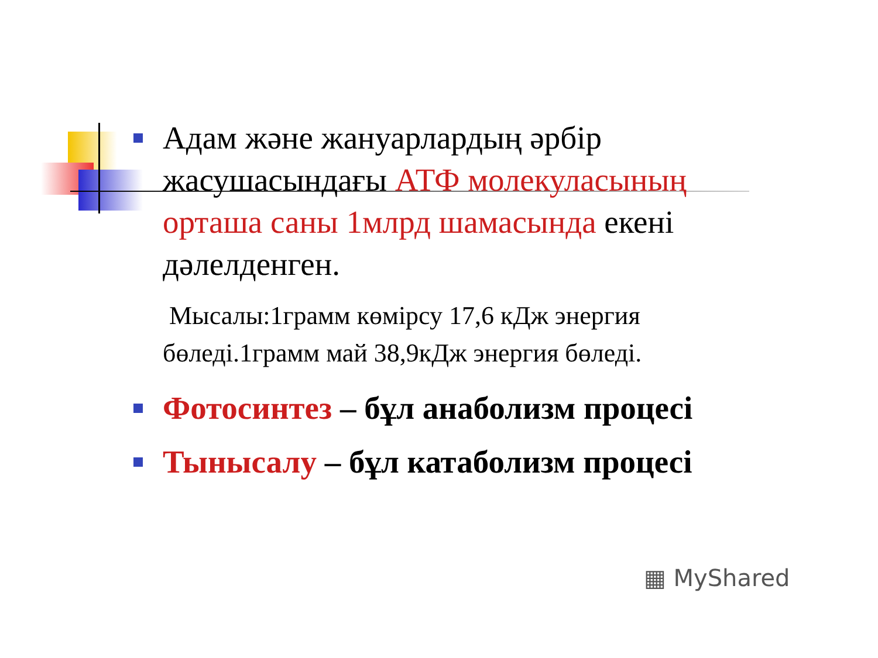Адам және жануарлардың әрбір жасушасындағы АТФ молекуласының орташа саны 1млрд шамасында екені дәлелденген.
Мысалы:1грамм көмірсу 17,6 кДж энергия бөледі.1грамм май 38,9кДж энергия бөледі.
Фотосинтез – бұл анаболизм процесі
Тынысалу – бұл катаболизм процесі
▦ MyShared